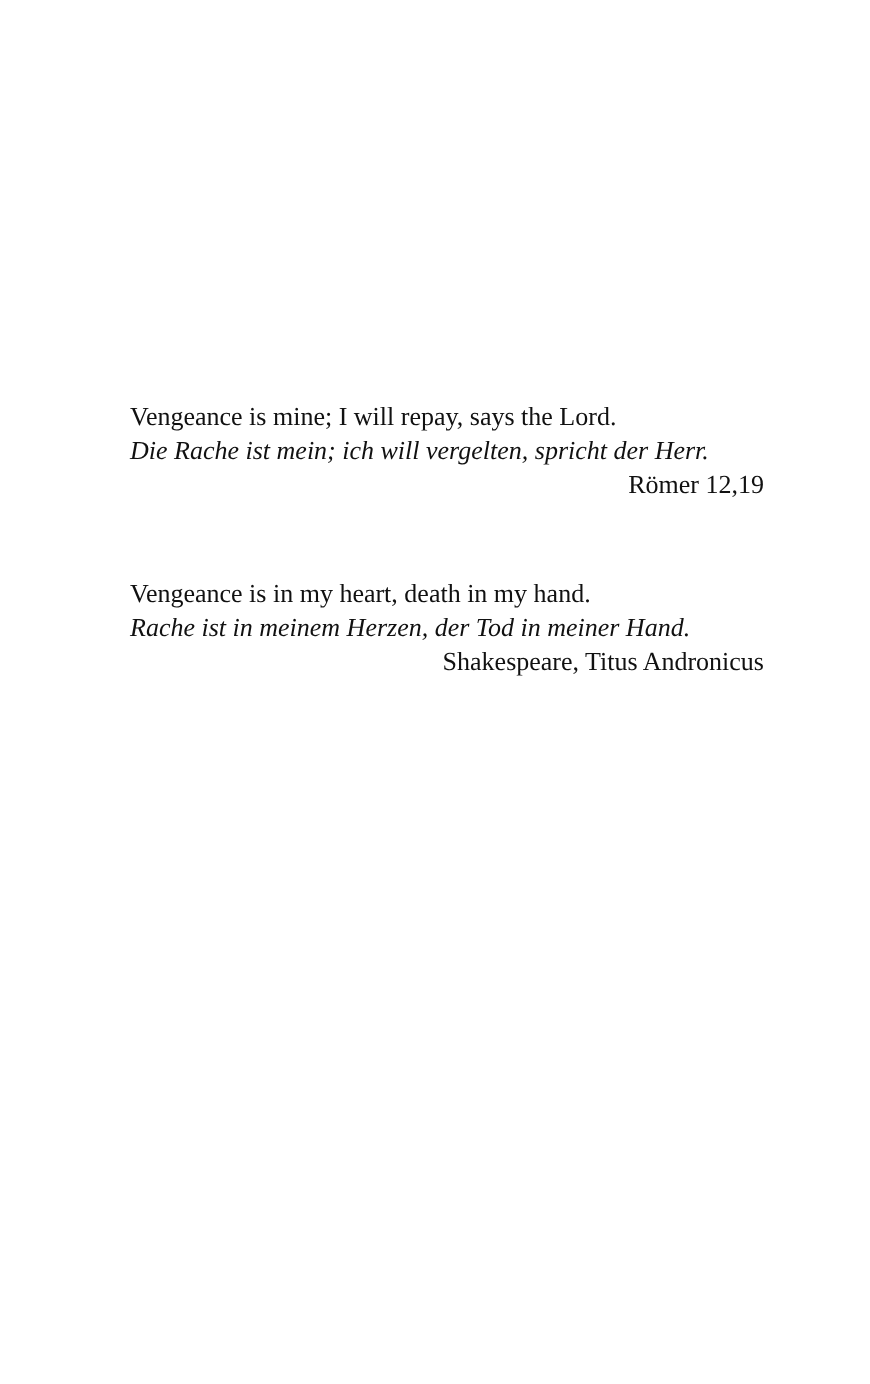Vengeance is mine; I will repay, says the Lord.
Die Rache ist mein; ich will vergelten, spricht der Herr.
Römer 12,19
Vengeance is in my heart, death in my hand.
Rache ist in meinem Herzen, der Tod in meiner Hand.
Shakespeare, Titus Andronicus